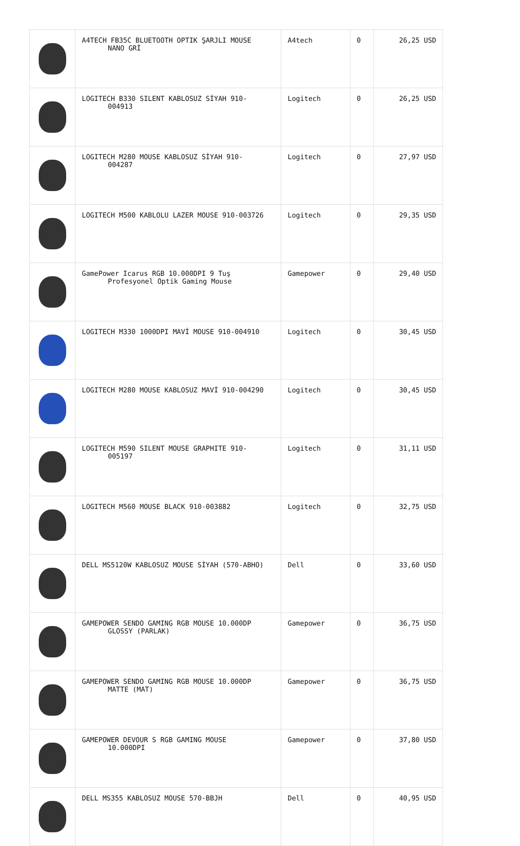| | A4TECH FB35C BLUETOOTH OPTIK ŞARJLI MOUSE NANO GRİ | A4tech | 0 | 26,25 USD |
| | LOGITECH B330 SILENT KABLOSUZ SİYAH 910- 004913 | Logitech | 0 | 26,25 USD |
| | LOGITECH M280 MOUSE KABLOSUZ SİYAH 910- 004287 | Logitech | 0 | 27,97 USD |
| | LOGITECH M500 KABLOLU LAZER MOUSE 910-003726 | Logitech | 0 | 29,35 USD |
| | GamePower Icarus RGB 10.000DPI 9 Tuş Profesyonel Optik Gaming Mouse | Gamepower | 0 | 29,40 USD |
| | LOGITECH M330 1000DPI MAVİ MOUSE 910-004910 | Logitech | 0 | 30,45 USD |
| | LOGITECH M280 MOUSE KABLOSUZ MAVİ 910-004290 | Logitech | 0 | 30,45 USD |
| | LOGITECH M590 SILENT MOUSE GRAPHITE 910- 005197 | Logitech | 0 | 31,11 USD |
| | LOGITECH M560 MOUSE BLACK 910-003882 | Logitech | 0 | 32,75 USD |
| | DELL MS5120W KABLOSUZ MOUSE SİYAH (570-ABHO) | Dell | 0 | 33,60 USD |
| | GAMEPOWER SENDO GAMING RGB MOUSE 10.000DP GLOSSY (PARLAK) | Gamepower | 0 | 36,75 USD |
| | GAMEPOWER SENDO GAMING RGB MOUSE 10.000DP MATTE (MAT) | Gamepower | 0 | 36,75 USD |
| | GAMEPOWER DEVOUR S RGB GAMING MOUSE 10.000DPI | Gamepower | 0 | 37,80 USD |
| | DELL MS355 KABLOSUZ MOUSE 570-BBJH | Dell | 0 | 40,95 USD |